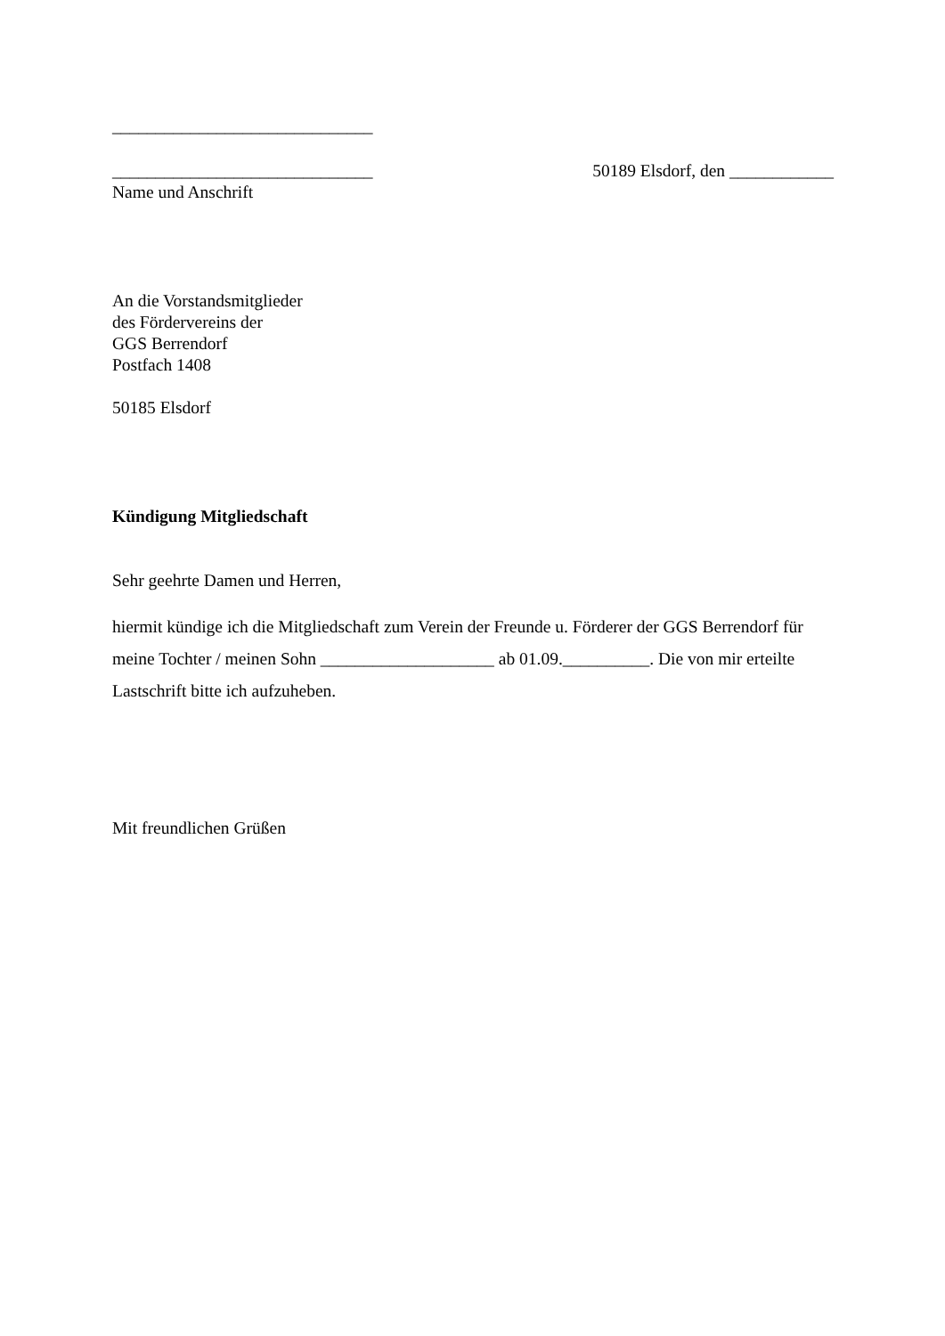______________________________
______________________________ 50189 Elsdorf, den ____________
Name und Anschrift
An die Vorstandsmitglieder
des Fördervereins der
GGS Berrendorf
Postfach 1408
50185 Elsdorf
Kündigung Mitgliedschaft
Sehr geehrte Damen und Herren,
hiermit kündige ich die Mitgliedschaft zum Verein der Freunde u. Förderer der GGS Berrendorf für meine Tochter / meinen Sohn ____________________ ab 01.09.__________. Die von mir erteilte Lastschrift bitte ich aufzuheben.
Mit freundlichen Grüßen